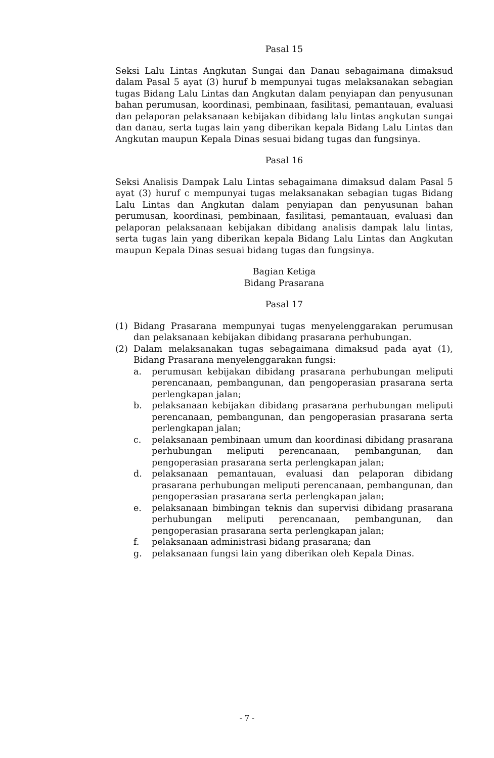Pasal 15
Seksi Lalu Lintas Angkutan Sungai dan Danau sebagaimana dimaksud dalam Pasal 5 ayat (3) huruf b mempunyai tugas melaksanakan sebagian tugas Bidang Lalu Lintas dan Angkutan dalam penyiapan dan penyusunan bahan perumusan, koordinasi, pembinaan, fasilitasi, pemantauan, evaluasi dan pelaporan pelaksanaan kebijakan dibidang lalu lintas angkutan sungai dan danau, serta tugas lain yang diberikan kepala Bidang Lalu Lintas dan Angkutan maupun Kepala Dinas sesuai bidang tugas dan fungsinya.
Pasal 16
Seksi Analisis Dampak Lalu Lintas sebagaimana dimaksud dalam Pasal 5 ayat (3) huruf c mempunyai tugas melaksanakan sebagian tugas Bidang Lalu Lintas dan Angkutan dalam penyiapan dan penyusunan bahan perumusan, koordinasi, pembinaan, fasilitasi, pemantauan, evaluasi dan pelaporan pelaksanaan kebijakan dibidang analisis dampak lalu lintas, serta tugas lain yang diberikan kepala Bidang Lalu Lintas dan Angkutan maupun Kepala Dinas sesuai bidang tugas dan fungsinya.
Bagian Ketiga
Bidang Prasarana
Pasal 17
(1) Bidang Prasarana mempunyai tugas menyelenggarakan perumusan dan pelaksanaan kebijakan dibidang prasarana perhubungan.
(2) Dalam melaksanakan tugas sebagaimana dimaksud pada ayat (1), Bidang Prasarana menyelenggarakan fungsi:
a. perumusan kebijakan dibidang prasarana perhubungan meliputi perencanaan, pembangunan, dan pengoperasian prasarana serta perlengkapan jalan;
b. pelaksanaan kebijakan dibidang prasarana perhubungan meliputi perencanaan, pembangunan, dan pengoperasian prasarana serta perlengkapan jalan;
c. pelaksanaan pembinaan umum dan koordinasi dibidang prasarana perhubungan meliputi perencanaan, pembangunan, dan pengoperasian prasarana serta perlengkapan jalan;
d. pelaksanaan pemantauan, evaluasi dan pelaporan dibidang prasarana perhubungan meliputi perencanaan, pembangunan, dan pengoperasian prasarana serta perlengkapan jalan;
e. pelaksanaan bimbingan teknis dan supervisi dibidang prasarana perhubungan meliputi perencanaan, pembangunan, dan pengoperasian prasarana serta perlengkapan jalan;
f. pelaksanaan administrasi bidang prasarana; dan
g. pelaksanaan fungsi lain yang diberikan oleh Kepala Dinas.
- 7 -